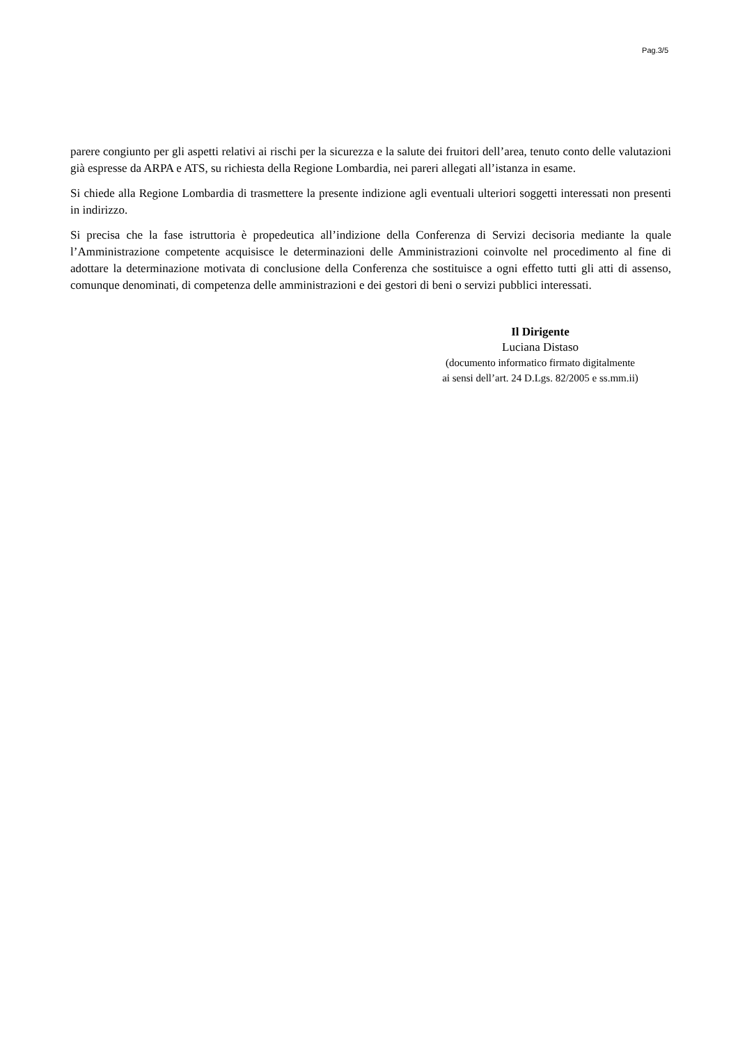Pag.3/5
parere congiunto per gli aspetti relativi ai rischi per la sicurezza e la salute dei fruitori dell’area, tenuto conto delle valutazioni già espresse da ARPA e ATS, su richiesta della Regione Lombardia, nei pareri allegati all’istanza in esame.
Si chiede alla Regione Lombardia di trasmettere la presente indizione agli eventuali ulteriori soggetti interessati non presenti in indirizzo.
Si precisa che la fase istruttoria è propedeutica all’indizione della Conferenza di Servizi decisoria mediante la quale l’Amministrazione competente acquisisce le determinazioni delle Amministrazioni coinvolte nel procedimento al fine di adottare la determinazione motivata di conclusione della Conferenza che sostituisce a ogni effetto tutti gli atti di assenso, comunque denominati, di competenza delle amministrazioni e dei gestori di beni o servizi pubblici interessati.
Il Dirigente
Luciana Distaso
(documento informatico firmato digitalmente
ai sensi dell’art. 24 D.Lgs. 82/2005 e ss.mm.ii)